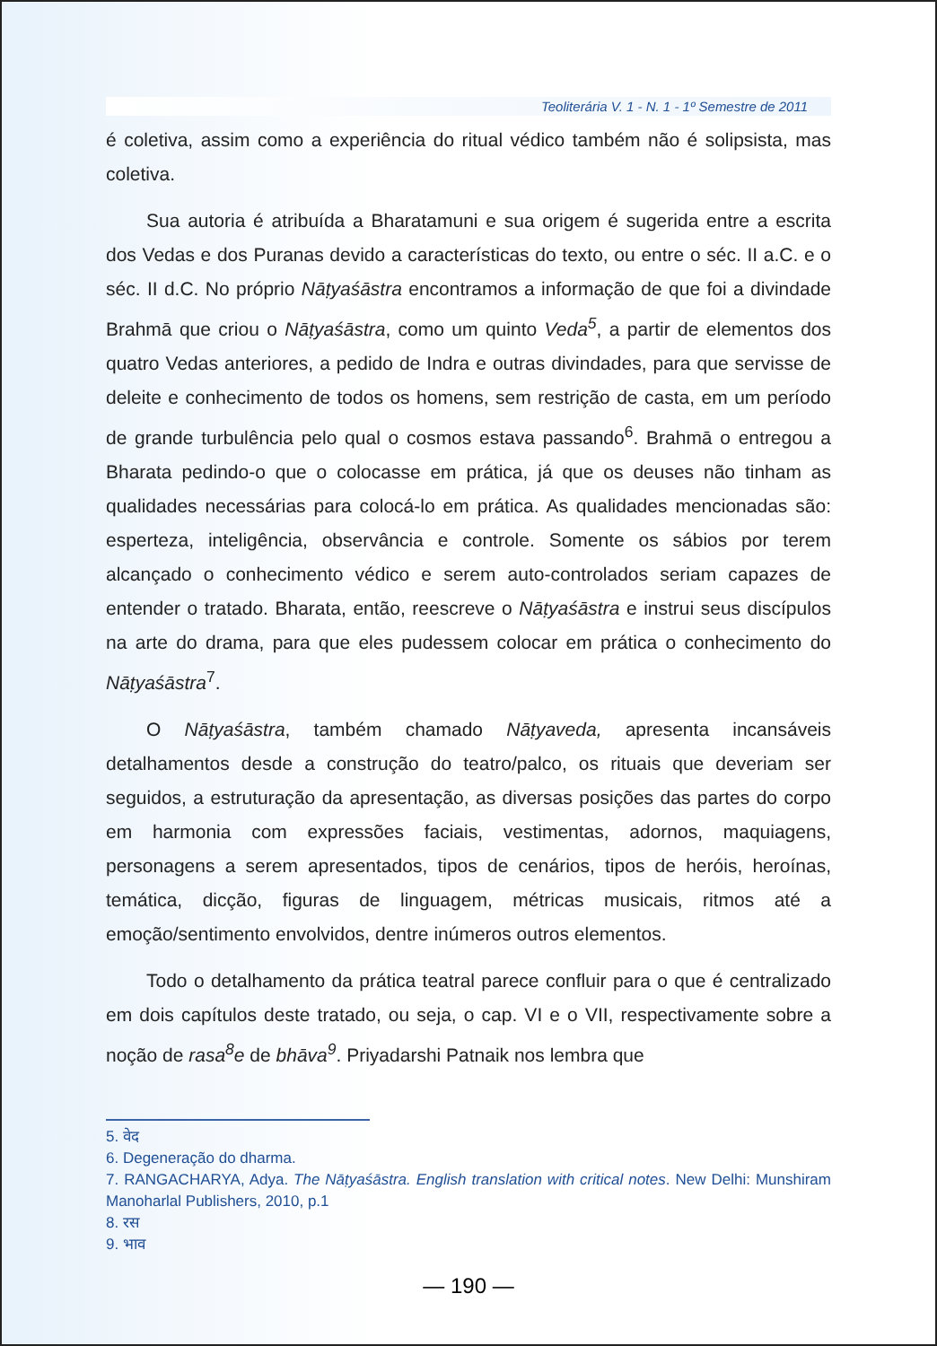Teoliterária V. 1 - N. 1 - 1º Semestre de 2011
é coletiva, assim como a experiência do ritual védico também não é solipsista, mas coletiva.
Sua autoria é atribuída a Bharatamuni e sua origem é sugerida entre a escrita dos Vedas e dos Puranas devido a características do texto, ou entre o séc. II a.C. e o séc. II d.C. No próprio Nāṭyaśāstra encontramos a informação de que foi a divindade Brahmā que criou o Nāṭyaśāstra, como um quinto Veda<sup>5</sup>, a partir de elementos dos quatro Vedas anteriores, a pedido de Indra e outras divindades, para que servisse de deleite e conhecimento de todos os homens, sem restrição de casta, em um período de grande turbulência pelo qual o cosmos estava passando<sup>6</sup>. Brahmā o entregou a Bharata pedindo-o que o colocasse em prática, já que os deuses não tinham as qualidades necessárias para colocá-lo em prática. As qualidades mencionadas são: esperteza, inteligência, observância e controle. Somente os sábios por terem alcançado o conhecimento védico e serem auto-controlados seriam capazes de entender o tratado. Bharata, então, reescreve o Nāṭyaśāstra e instrui seus discípulos na arte do drama, para que eles pudessem colocar em prática o conhecimento do Nāṭyaśāstra<sup>7</sup>.
O Nāṭyaśāstra, também chamado Nāṭyaveda, apresenta incansáveis detalhamentos desde a construção do teatro/palco, os rituais que deveriam ser seguidos, a estruturação da apresentação, as diversas posições das partes do corpo em harmonia com expressões faciais, vestimentas, adornos, maquiagens, personagens a serem apresentados, tipos de cenários, tipos de heróis, heroínas, temática, dicção, figuras de linguagem, métricas musicais, ritmos até a emoção/sentimento envolvidos, dentre inúmeros outros elementos.
Todo o detalhamento da prática teatral parece confluir para o que é centralizado em dois capítulos deste tratado, ou seja, o cap. VI e o VII, respectivamente sobre a noção de rasa<sup>8</sup>e de bhāva<sup>9</sup>. Priyadarshi Patnaik nos lembra que
5. वेद
6. Degeneração do dharma.
7. RANGACHARYA, Adya. The Nāṭyaśāstra. English translation with critical notes. New Delhi: Munshiram Manoharlal Publishers, 2010, p.1
8. रस
9. भाव
— 190 —